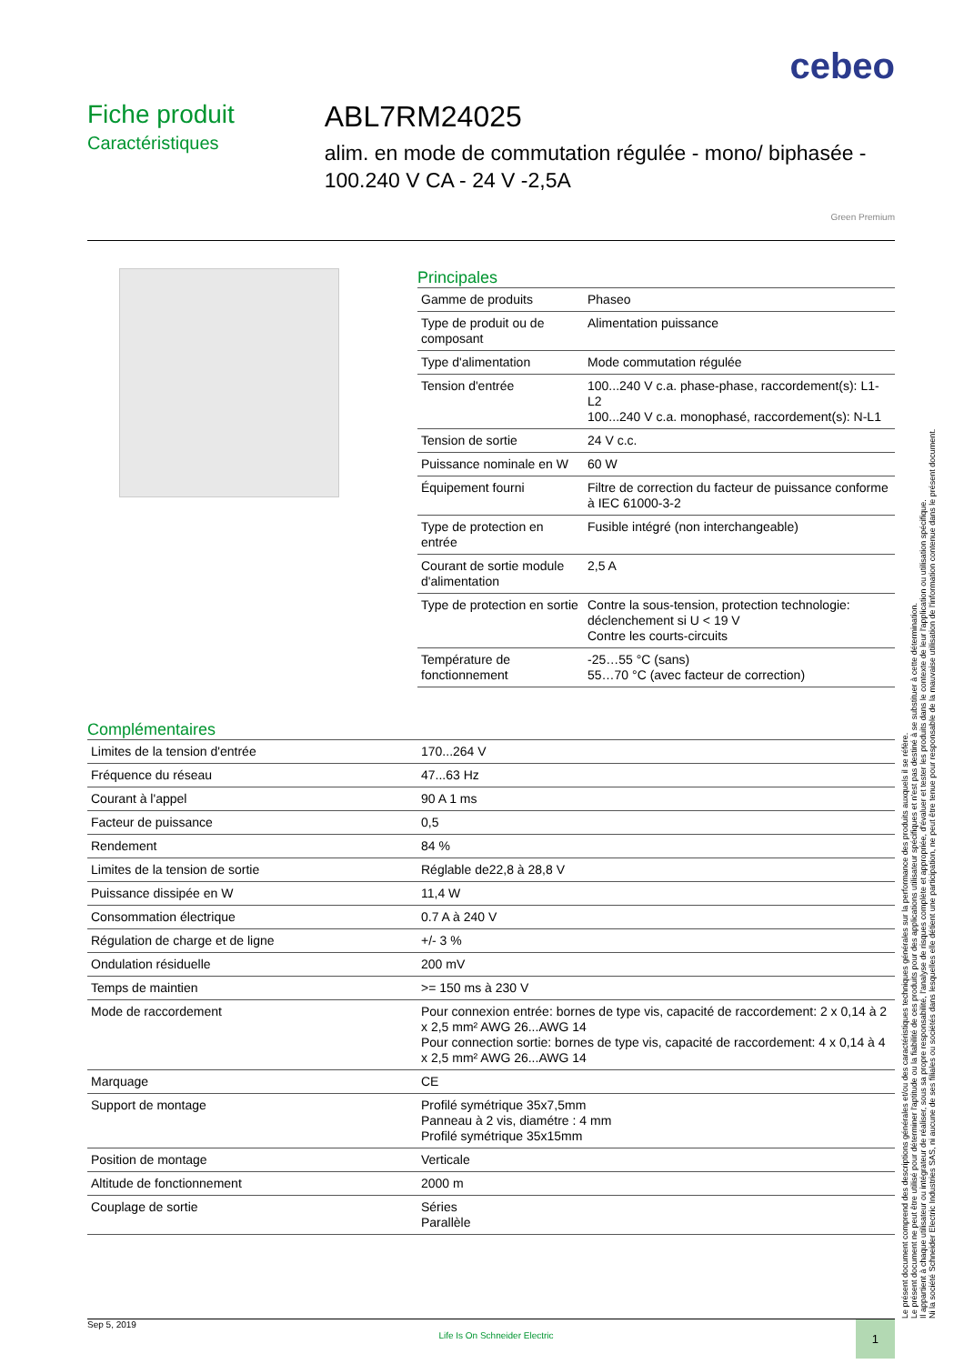cebeo
Fiche produit
Caractéristiques
ABL7RM24025
alim. en mode de commutation régulée - mono/ biphasée - 100.240 V CA - 24 V -2,5A
Green Premium
Principales
| Gamme de produits | Phaseo |
| Type de produit ou de composant | Alimentation puissance |
| Type d'alimentation | Mode commutation régulée |
| Tension d'entrée | 100...240 V c.a. phase-phase, raccordement(s): L1-L2 100...240 V c.a. monophasé, raccordement(s): N-L1 |
| Tension de sortie | 24 V c.c. |
| Puissance nominale en W | 60 W |
| Équipement fourni | Filtre de correction du facteur de puissance conforme à IEC 61000-3-2 |
| Type de protection en entrée | Fusible intégré (non interchangeable) |
| Courant de sortie module d'alimentation | 2,5 A |
| Type de protection en sortie | Contre la sous-tension, protection technologie: déclenchement si U < 19 V Contre les courts-circuits |
| Température de fonctionnement | -25…55 °C (sans) 55…70 °C (avec facteur de correction) |
Complémentaires
| Limites de la tension d'entrée | 170...264 V |
| Fréquence du réseau | 47...63 Hz |
| Courant à l'appel | 90 A 1 ms |
| Facteur de puissance | 0,5 |
| Rendement | 84 % |
| Limites de la tension de sortie | Réglable de22,8 à 28,8 V |
| Puissance dissipée en W | 11,4 W |
| Consommation électrique | 0.7 A à 240 V |
| Régulation de charge et de ligne | +/- 3 % |
| Ondulation résiduelle | 200 mV |
| Temps de maintien | >= 150 ms à 230 V |
| Mode de raccordement | Pour connexion entrée: bornes de type vis, capacité de raccordement: 2 x 0,14 à 2 x 2,5 mm² AWG 26...AWG 14 Pour connection sortie: bornes de type vis, capacité de raccordement: 4 x 0,14 à 4 x 2,5 mm² AWG 26...AWG 14 |
| Marquage | CE |
| Support de montage | Profilé symétrique 35x7,5mm Panneau à 2 vis, diamétre : 4 mm Profilé symétrique 35x15mm |
| Position de montage | Verticale |
| Altitude de fonctionnement | 2000 m |
| Couplage de sortie | Séries Parallèle |
Le présent document comprend des descriptions générales et/ou des caractéristiques techniques générales sur la performance des produits auxquels il se réfère.
Le présent document ne peut être utilisé pour déterminer l'aptitude ou la fiabilité de ces produits pour des applications utilisateur spécifiques et n'est pas destiné à se substituer à cette détermination.
Il appartient à chaque utilisateur ou intégrateur de réaliser, sous sa propre responsabilité, l'analyse de risques complète et appropriée, d'évaluer et tester les produits dans le contexte de leur l'application ou utilisation spécifique.
Ni la société Schneider Electric Industries SAS, ni aucune de ses filiales ou sociétés dans lesquelles elle détient une participation, ne peut être tenue pour responsable de la mauvaise utilisation de l'information contenue dans le présent document.
Sep 5, 2019 Life Is On Schneider Electric 1